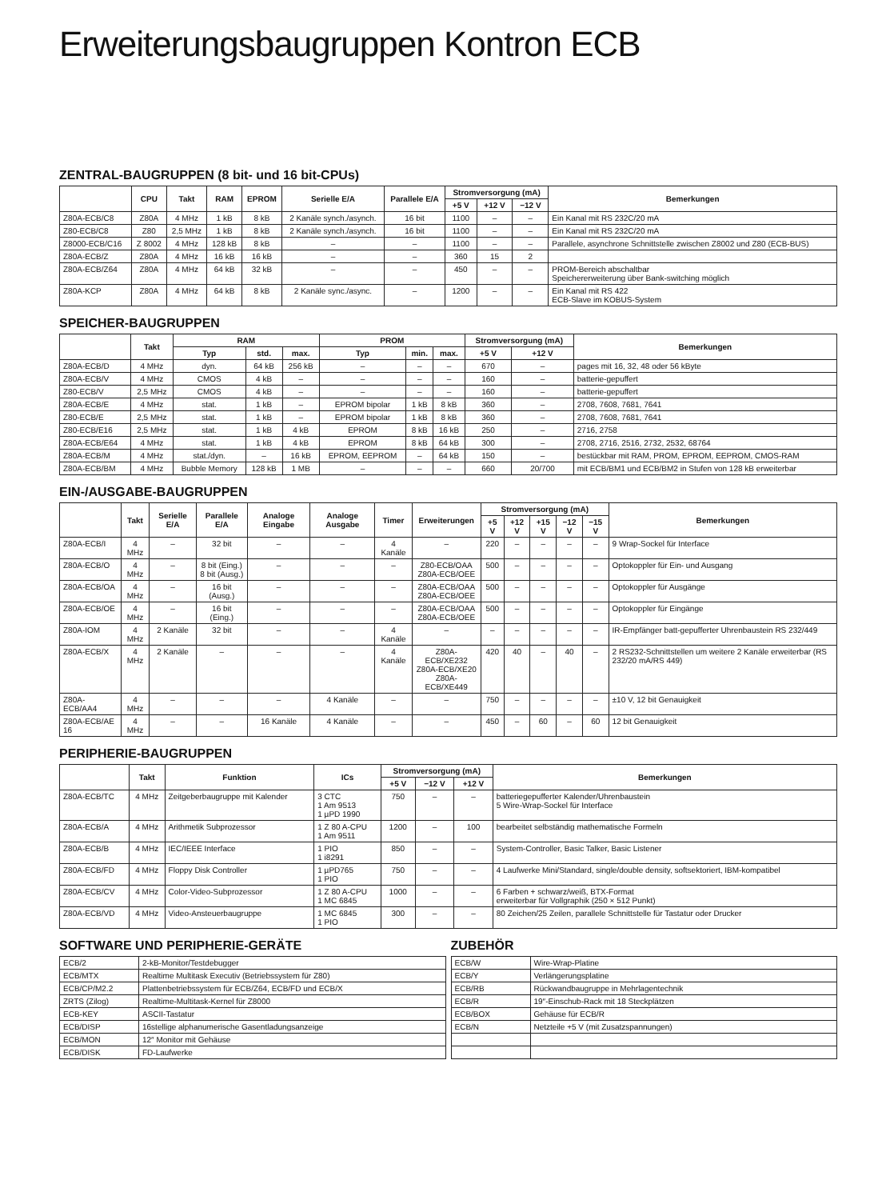Erweiterungsbaugruppen Kontron ECB
ZENTRAL-BAUGRUPPEN (8 bit- und 16 bit-CPUs)
| | CPU | Takt | RAM | EPROM | Serielle E/A | Parallele E/A | Stromversorgung (mA) | | | Bemerkungen |
| --- | --- | --- | --- | --- | --- | --- | --- | --- | --- | --- |
| | | | | | | | +5 V | +12 V | −12 V | |
| Z80A-ECB/C8 | Z80A | 4 MHz | 1 kB | 8 kB | 2 Kanäle synch./asynch. | 16 bit | 1100 | – | – | Ein Kanal mit RS 232C/20 mA |
| Z80-ECB/C8 | Z80 | 2,5 MHz | 1 kB | 8 kB | 2 Kanäle synch./asynch. | 16 bit | 1100 | – | – | Ein Kanal mit RS 232C/20 mA |
| Z8000-ECB/C16 | Z 8002 | 4 MHz | 128 kB | 8 kB | – | – | 1100 | – | – | Parallele, asynchrone Schnittstelle zwischen Z8002 und Z80 (ECB-BUS) |
| Z80A-ECB/Z | Z80A | 4 MHz | 16 kB | 16 kB | – | – | 360 | 15 | 2 | |
| Z80A-ECB/Z64 | Z80A | 4 MHz | 64 kB | 32 kB | – | – | 450 | – | – | PROM-Bereich abschaltbar Speichererweiterung über Bank-switching möglich |
| Z80A-KCP | Z80A | 4 MHz | 64 kB | 8 kB | 2 Kanäle sync./async. | – | 1200 | – | – | Ein Kanal mit RS 422 ECB-Slave im KOBUS-System |
SPEICHER-BAUGRUPPEN
| | Takt | RAM | | | PROM | | | Stromversorgung (mA) | | Bemerkungen |
| --- | --- | --- | --- | --- | --- | --- | --- | --- | --- | --- |
| | | Typ | std. | max. | Typ | min. | max. | +5 V | +12 V | |
| Z80A-ECB/D | 4 MHz | dyn. | 64 kB | 256 kB | – | – | – | 670 | – | pages mit 16, 32, 48 oder 56 kByte |
| Z80A-ECB/V | 4 MHz | CMOS | 4 kB | – | – | – | – | 160 | – | batterie-gepuffert |
| Z80-ECB/V | 2,5 MHz | CMOS | 4 kB | – | – | – | – | 160 | – | batterie-gepuffert |
| Z80A-ECB/E | 4 MHz | stat. | 1 kB | – | EPROM bipolar | 1 kB | 8 kB | 360 | – | 2708, 7608, 7681, 7641 |
| Z80-ECB/E | 2,5 MHz | stat. | 1 kB | – | EPROM bipolar | 1 kB | 8 kB | 360 | – | 2708, 7608, 7681, 7641 |
| Z80-ECB/E16 | 2,5 MHz | stat. | 1 kB | 4 kB | EPROM | 8 kB | 16 kB | 250 | – | 2716, 2758 |
| Z80A-ECB/E64 | 4 MHz | stat. | 1 kB | 4 kB | EPROM | 8 kB | 64 kB | 300 | – | 2708, 2716, 2516, 2732, 2532, 68764 |
| Z80A-ECB/M | 4 MHz | stat./dyn. | – | 16 kB | EPROM, EEPROM | – | 64 kB | 150 | – | bestückbar mit RAM, PROM, EPROM, EEPROM, CMOS-RAM |
| Z80A-ECB/BM | 4 MHz | Bubble Memory | 128 kB | 1 MB | – | – | – | 660 | 20/700 | mit ECB/BM1 und ECB/BM2 in Stufen von 128 kB erweiterbar |
EIN-/AUSGABE-BAUGRUPPEN
| | Takt | Serielle E/A | Parallele E/A | Analoge Eingabe | Analoge Ausgabe | Timer | Erweiterungen | Stromversorgung (mA) | | | | | Bemerkungen |
| --- | --- | --- | --- | --- | --- | --- | --- | --- | --- | --- | --- | --- | --- |
| | | | | | | | | +5 V | +12 V | +15 V | −12 V | −15 V | |
| Z80A-ECB/I | 4 MHz | – | 32 bit | – | – | 4 Kanäle | – | 220 | – | – | – | – | 9 Wrap-Sockel für Interface |
| Z80A-ECB/O | 4 MHz | – | 8 bit (Eing.) 8 bit (Ausg.) | – | – | – | Z80-ECB/OAA Z80A-ECB/OEE | 500 | – | – | – | – | Optokoppler für Ein- und Ausgang |
| Z80A-ECB/OA | 4 MHz | – | 16 bit (Ausg.) | – | – | – | Z80A-ECB/OAA Z80A-ECB/OEE | 500 | – | – | – | – | Optokoppler für Ausgänge |
| Z80A-ECB/OE | 4 MHz | – | 16 bit (Eing.) | – | – | – | Z80A-ECB/OAA Z80A-ECB/OEE | 500 | – | – | – | – | Optokoppler für Eingänge |
| Z80A-IOM | 4 MHz | 2 Kanäle | 32 bit | – | – | 4 Kanäle | – | – | – | – | – | – | IR-Empfänger batt-gepufferter Uhrenbaustein RS 232/449 |
| Z80A-ECB/X | 4 MHz | 2 Kanäle | – | – | – | 4 Kanäle | Z80A-ECB/XE232 Z80A-ECB/XE20 Z80A-ECB/XE449 | 420 | 40 | – | 40 | – | 2 RS232-Schnittstellen um weitere 2 Kanäle erweiterbar (RS 232/20 mA/RS 449) |
| Z80A-ECB/AA4 | 4 MHz | – | – | – | 4 Kanäle | – | – | 750 | – | – | – | – | ±10 V, 12 bit Genauigkeit |
| Z80A-ECB/AE 16 | 4 MHz | – | – | 16 Kanäle | 4 Kanäle | – | – | 450 | – | 60 | – | 60 | 12 bit Genauigkeit |
PERIPHERIE-BAUGRUPPEN
| | Takt | Funktion | ICs | Stromversorgung (mA) | | | Bemerkungen |
| --- | --- | --- | --- | --- | --- | --- | --- |
| | | | | +5 V | −12 V | +12 V | |
| Z80A-ECB/TC | 4 MHz | Zeitgeberbaugruppe mit Kalender | 3 CTC 1 Am 9513 1 µPD 1990 | 750 | – | – | batteriegepufferter Kalender/Uhrenbaustein 5 Wire-Wrap-Sockel für Interface |
| Z80A-ECB/A | 4 MHz | Arithmetik Subprozessor | 1 Z 80 A-CPU 1 Am 9511 | 1200 | – | 100 | bearbeitet selbständig mathematische Formeln |
| Z80A-ECB/B | 4 MHz | IEC/IEEE Interface | 1 PIO 1 i8291 | 850 | – | – | System-Controller, Basic Talker, Basic Listener |
| Z80A-ECB/FD | 4 MHz | Floppy Disk Controller | 1 µPD765 1 PIO | 750 | – | – | 4 Laufwerke Mini/Standard, single/double density, softsektoriert, IBM-kompatibel |
| Z80A-ECB/CV | 4 MHz | Color-Video-Subprozessor | 1 Z 80 A-CPU 1 MC 6845 | 1000 | – | – | 6 Farben + schwarz/weiß, BTX-Format erweiterbar für Vollgraphik (250 × 512 Punkt) |
| Z80A-ECB/VD | 4 MHz | Video-Ansteuerbaugruppe | 1 MC 6845 1 PIO | 300 | – | – | 80 Zeichen/25 Zeilen, parallele Schnittstelle für Tastatur oder Drucker |
SOFTWARE UND PERIPHERIE-GERÄTE
| ECB/2 | 2-kB-Monitor/Testdebugger |
| ECB/MTX | Realtime Multitask Executiv (Betriebssystem für Z80) |
| ECB/CP/M2.2 | Plattenbetriebssystem für ECB/Z64, ECB/FD und ECB/X |
| ZRTS (Zilog) | Realtime-Multitask-Kernel für Z8000 |
| ECB-KEY | ASCII-Tastatur |
| ECB/DISP | 16stellige alphanumerische Gasentladungsanzeige |
| ECB/MON | 12″ Monitor mit Gehäuse |
| ECB/DISK | FD-Laufwerke |
ZUBEHÖR
| ECB/W | Wire-Wrap-Platine |
| ECB/Y | Verlängerungsplatine |
| ECB/RB | Rückwandbaugruppe in Mehrlagentechnik |
| ECB/R | 19″-Einschub-Rack mit 18 Steckplätzen |
| ECB/BOX | Gehäuse für ECB/R |
| ECB/N | Netzteile +5 V (mit Zusatzspannungen) |